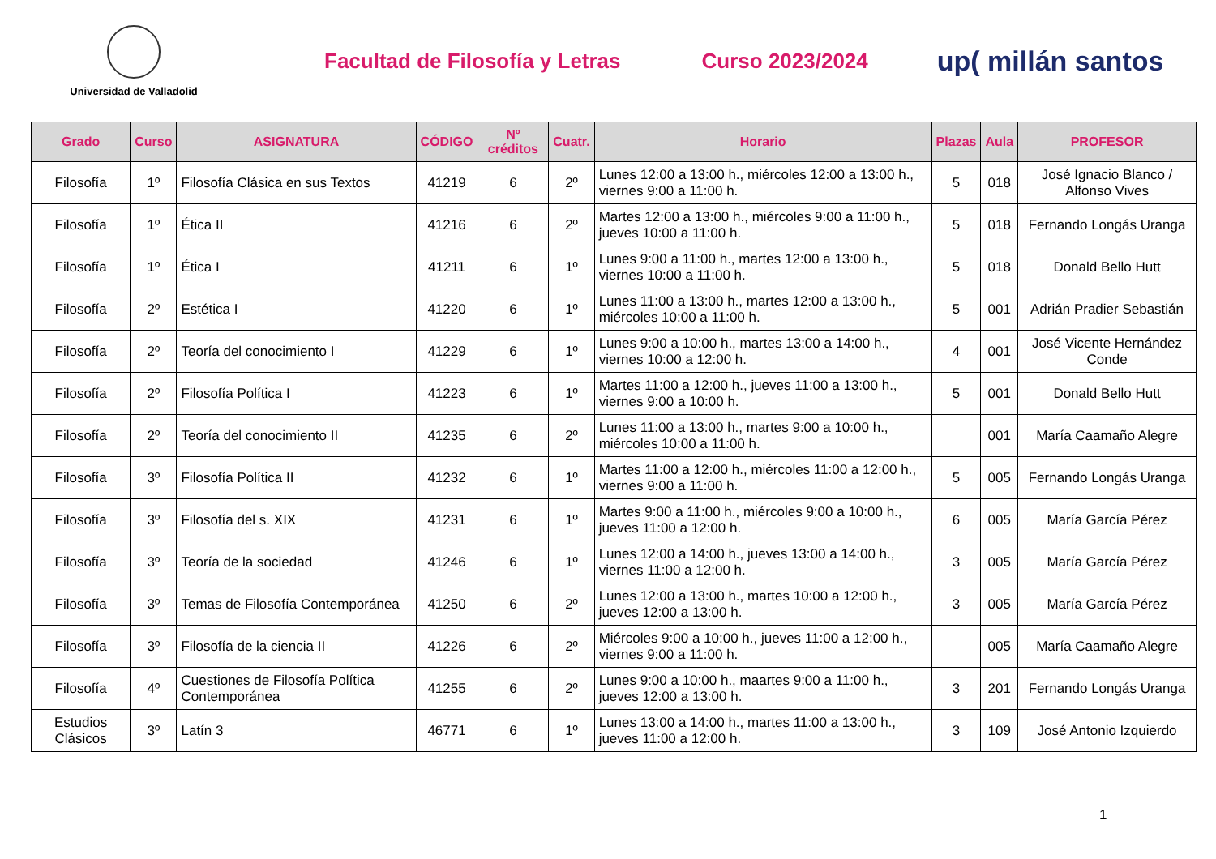Universidad de Valladolid
Facultad de Filosofía y Letras Curso 2023/2024
up( millán santos
| Grado | Curso | ASIGNATURA | CÓDIGO | Nº créditos | Cuatr. | Horario | Plazas | Aula | PROFESOR |
| --- | --- | --- | --- | --- | --- | --- | --- | --- | --- |
| Filosofía | 1º | Filosofía Clásica en sus Textos | 41219 | 6 | 2º | Lunes 12:00 a 13:00 h., miércoles 12:00 a 13:00 h., viernes 9:00 a 11:00 h. | 5 | 018 | José Ignacio Blanco / Alfonso Vives |
| Filosofía | 1º | Ética II | 41216 | 6 | 2º | Martes 12:00 a 13:00 h., miércoles 9:00 a 11:00 h., jueves 10:00 a 11:00 h. | 5 | 018 | Fernando Longás Uranga |
| Filosofía | 1º | Ética I | 41211 | 6 | 1º | Lunes 9:00 a 11:00 h., martes 12:00 a 13:00 h., viernes 10:00 a 11:00 h. | 5 | 018 | Donald Bello Hutt |
| Filosofía | 2º | Estética I | 41220 | 6 | 1º | Lunes 11:00 a 13:00 h., martes 12:00 a 13:00 h., miércoles 10:00 a 11:00 h. | 5 | 001 | Adrián Pradier Sebastián |
| Filosofía | 2º | Teoría del conocimiento I | 41229 | 6 | 1º | Lunes 9:00 a 10:00 h., martes 13:00 a 14:00 h., viernes 10:00 a 12:00 h. | 4 | 001 | José Vicente Hernández Conde |
| Filosofía | 2º | Filosofía Política I | 41223 | 6 | 1º | Martes 11:00 a 12:00 h., jueves 11:00 a 13:00 h., viernes 9:00 a 10:00 h. | 5 | 001 | Donald Bello Hutt |
| Filosofía | 2º | Teoría del conocimiento II | 41235 | 6 | 2º | Lunes 11:00 a 13:00 h., martes 9:00 a 10:00 h., miércoles 10:00 a 11:00 h. | | 001 | María Caamaño Alegre |
| Filosofía | 3º | Filosofía Política II | 41232 | 6 | 1º | Martes 11:00 a 12:00 h., miércoles 11:00 a 12:00 h., viernes 9:00 a 11:00 h. | 5 | 005 | Fernando Longás Uranga |
| Filosofía | 3º | Filosofía del s. XIX | 41231 | 6 | 1º | Martes 9:00 a 11:00 h., miércoles 9:00 a 10:00 h., jueves 11:00 a 12:00 h. | 6 | 005 | María García Pérez |
| Filosofía | 3º | Teoría de la sociedad | 41246 | 6 | 1º | Lunes 12:00 a 14:00 h., jueves 13:00 a 14:00 h., viernes 11:00 a 12:00 h. | 3 | 005 | María García Pérez |
| Filosofía | 3º | Temas de Filosofía Contemporánea | 41250 | 6 | 2º | Lunes 12:00 a 13:00 h., martes 10:00 a 12:00 h., jueves 12:00 a 13:00 h. | 3 | 005 | María García Pérez |
| Filosofía | 3º | Filosofía de la ciencia II | 41226 | 6 | 2º | Miércoles 9:00 a 10:00 h., jueves 11:00 a 12:00 h., viernes 9:00 a 11:00 h. | | 005 | María Caamaño Alegre |
| Filosofía | 4º | Cuestiones de Filosofía Política Contemporánea | 41255 | 6 | 2º | Lunes 9:00 a 10:00 h., maartes 9:00 a 11:00 h., jueves 12:00 a 13:00 h. | 3 | 201 | Fernando Longás Uranga |
| Estudios Clásicos | 3º | Latín 3 | 46771 | 6 | 1º | Lunes 13:00 a 14:00 h., martes 11:00 a 13:00 h., jueves 11:00 a 12:00 h. | 3 | 109 | José Antonio Izquierdo |
1